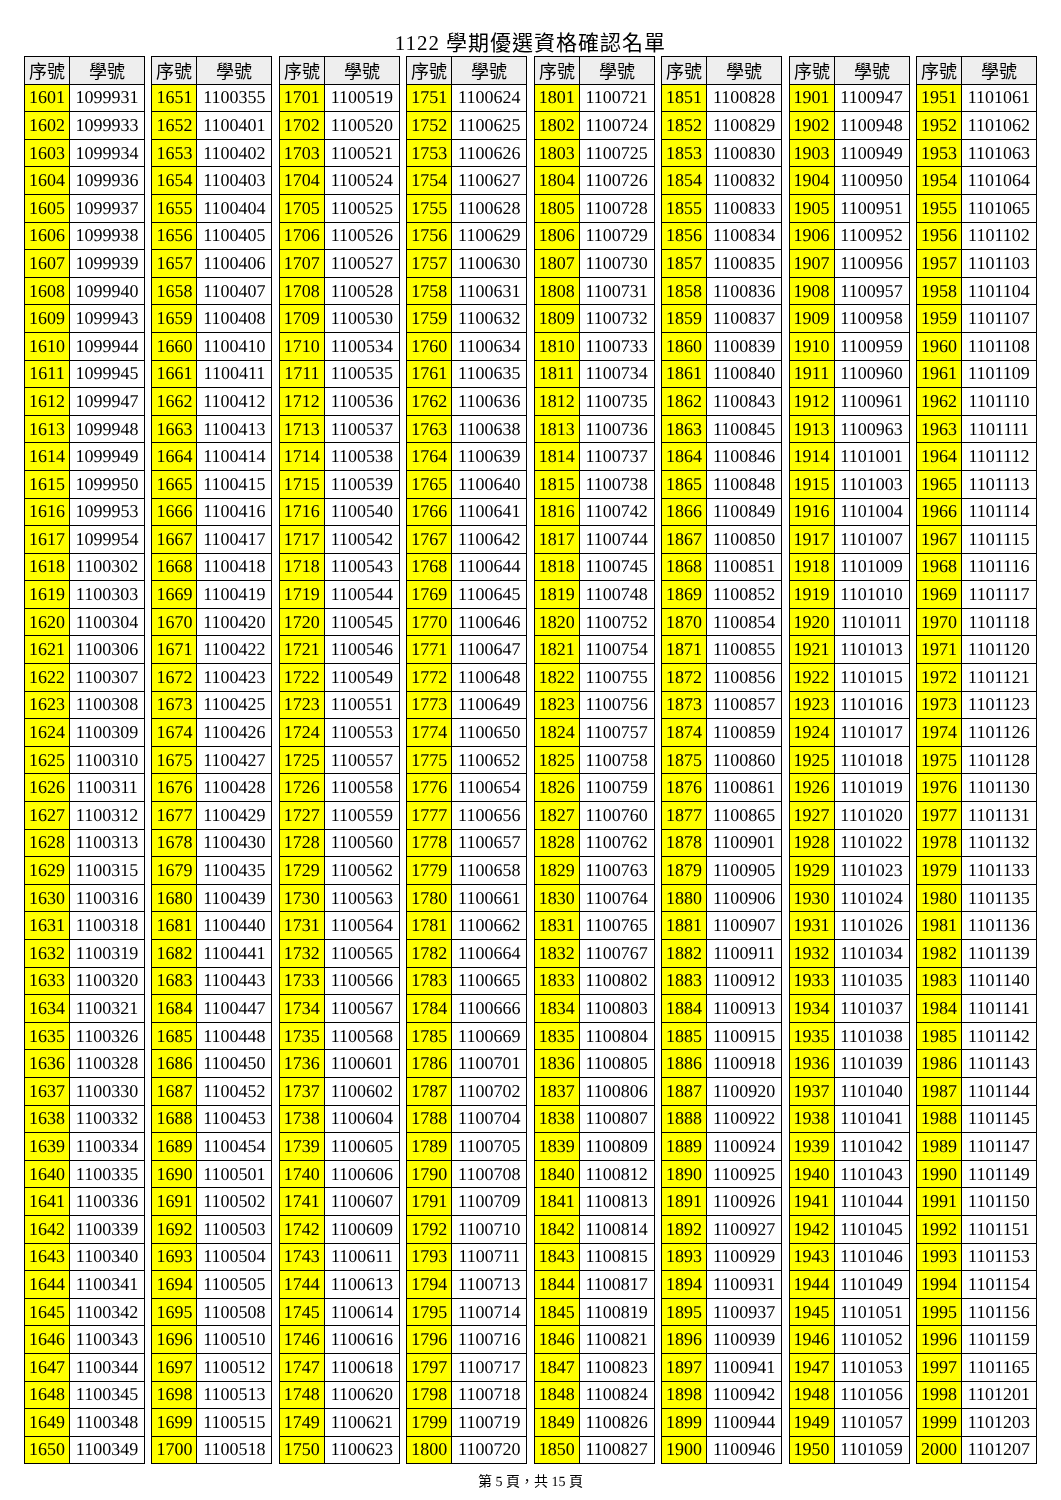1122 學期優選資格確認名單
| 序號 | 學號 |
| --- | --- |
| 1601 | 1099931 |
| 1602 | 1099933 |
| 1603 | 1099934 |
| 1604 | 1099936 |
| 1605 | 1099937 |
| 1606 | 1099938 |
| 1607 | 1099939 |
| 1608 | 1099940 |
| 1609 | 1099943 |
| 1610 | 1099944 |
| 1611 | 1099945 |
| 1612 | 1099947 |
| 1613 | 1099948 |
| 1614 | 1099949 |
| 1615 | 1099950 |
| 1616 | 1099953 |
| 1617 | 1099954 |
| 1618 | 1100302 |
| 1619 | 1100303 |
| 1620 | 1100304 |
| 1621 | 1100306 |
| 1622 | 1100307 |
| 1623 | 1100308 |
| 1624 | 1100309 |
| 1625 | 1100310 |
| 1626 | 1100311 |
| 1627 | 1100312 |
| 1628 | 1100313 |
| 1629 | 1100315 |
| 1630 | 1100316 |
| 1631 | 1100318 |
| 1632 | 1100319 |
| 1633 | 1100320 |
| 1634 | 1100321 |
| 1635 | 1100326 |
| 1636 | 1100328 |
| 1637 | 1100330 |
| 1638 | 1100332 |
| 1639 | 1100334 |
| 1640 | 1100335 |
| 1641 | 1100336 |
| 1642 | 1100339 |
| 1643 | 1100340 |
| 1644 | 1100341 |
| 1645 | 1100342 |
| 1646 | 1100343 |
| 1647 | 1100344 |
| 1648 | 1100345 |
| 1649 | 1100348 |
| 1650 | 1100349 |
| 序號 | 學號 |
| --- | --- |
| 1651 | 1100355 |
| 1652 | 1100401 |
| 1653 | 1100402 |
| 1654 | 1100403 |
| 1655 | 1100404 |
| 1656 | 1100405 |
| 1657 | 1100406 |
| 1658 | 1100407 |
| 1659 | 1100408 |
| 1660 | 1100410 |
| 1661 | 1100411 |
| 1662 | 1100412 |
| 1663 | 1100413 |
| 1664 | 1100414 |
| 1665 | 1100415 |
| 1666 | 1100416 |
| 1667 | 1100417 |
| 1668 | 1100418 |
| 1669 | 1100419 |
| 1670 | 1100420 |
| 1671 | 1100422 |
| 1672 | 1100423 |
| 1673 | 1100425 |
| 1674 | 1100426 |
| 1675 | 1100427 |
| 1676 | 1100428 |
| 1677 | 1100429 |
| 1678 | 1100430 |
| 1679 | 1100435 |
| 1680 | 1100439 |
| 1681 | 1100440 |
| 1682 | 1100441 |
| 1683 | 1100443 |
| 1684 | 1100447 |
| 1685 | 1100448 |
| 1686 | 1100450 |
| 1687 | 1100452 |
| 1688 | 1100453 |
| 1689 | 1100454 |
| 1690 | 1100501 |
| 1691 | 1100502 |
| 1692 | 1100503 |
| 1693 | 1100504 |
| 1694 | 1100505 |
| 1695 | 1100508 |
| 1696 | 1100510 |
| 1697 | 1100512 |
| 1698 | 1100513 |
| 1699 | 1100515 |
| 1700 | 1100518 |
| 序號 | 學號 |
| --- | --- |
| 1701 | 1100519 |
| 1702 | 1100520 |
| 1703 | 1100521 |
| 1704 | 1100524 |
| 1705 | 1100525 |
| 1706 | 1100526 |
| 1707 | 1100527 |
| 1708 | 1100528 |
| 1709 | 1100530 |
| 1710 | 1100534 |
| 1711 | 1100535 |
| 1712 | 1100536 |
| 1713 | 1100537 |
| 1714 | 1100538 |
| 1715 | 1100539 |
| 1716 | 1100540 |
| 1717 | 1100542 |
| 1718 | 1100543 |
| 1719 | 1100544 |
| 1720 | 1100545 |
| 1721 | 1100546 |
| 1722 | 1100549 |
| 1723 | 1100551 |
| 1724 | 1100553 |
| 1725 | 1100557 |
| 1726 | 1100558 |
| 1727 | 1100559 |
| 1728 | 1100560 |
| 1729 | 1100562 |
| 1730 | 1100563 |
| 1731 | 1100564 |
| 1732 | 1100565 |
| 1733 | 1100566 |
| 1734 | 1100567 |
| 1735 | 1100568 |
| 1736 | 1100601 |
| 1737 | 1100602 |
| 1738 | 1100604 |
| 1739 | 1100605 |
| 1740 | 1100606 |
| 1741 | 1100607 |
| 1742 | 1100609 |
| 1743 | 1100611 |
| 1744 | 1100613 |
| 1745 | 1100614 |
| 1746 | 1100616 |
| 1747 | 1100618 |
| 1748 | 1100620 |
| 1749 | 1100621 |
| 1750 | 1100623 |
| 序號 | 學號 |
| --- | --- |
| 1751 | 1100624 |
| 1752 | 1100625 |
| 1753 | 1100626 |
| 1754 | 1100627 |
| 1755 | 1100628 |
| 1756 | 1100629 |
| 1757 | 1100630 |
| 1758 | 1100631 |
| 1759 | 1100632 |
| 1760 | 1100634 |
| 1761 | 1100635 |
| 1762 | 1100636 |
| 1763 | 1100638 |
| 1764 | 1100639 |
| 1765 | 1100640 |
| 1766 | 1100641 |
| 1767 | 1100642 |
| 1768 | 1100644 |
| 1769 | 1100645 |
| 1770 | 1100646 |
| 1771 | 1100647 |
| 1772 | 1100648 |
| 1773 | 1100649 |
| 1774 | 1100650 |
| 1775 | 1100652 |
| 1776 | 1100654 |
| 1777 | 1100656 |
| 1778 | 1100657 |
| 1779 | 1100658 |
| 1780 | 1100661 |
| 1781 | 1100662 |
| 1782 | 1100664 |
| 1783 | 1100665 |
| 1784 | 1100666 |
| 1785 | 1100669 |
| 1786 | 1100701 |
| 1787 | 1100702 |
| 1788 | 1100704 |
| 1789 | 1100705 |
| 1790 | 1100708 |
| 1791 | 1100709 |
| 1792 | 1100710 |
| 1793 | 1100711 |
| 1794 | 1100713 |
| 1795 | 1100714 |
| 1796 | 1100716 |
| 1797 | 1100717 |
| 1798 | 1100718 |
| 1799 | 1100719 |
| 1800 | 1100720 |
| 序號 | 學號 |
| --- | --- |
| 1801 | 1100721 |
| 1802 | 1100724 |
| 1803 | 1100725 |
| 1804 | 1100726 |
| 1805 | 1100728 |
| 1806 | 1100729 |
| 1807 | 1100730 |
| 1808 | 1100731 |
| 1809 | 1100732 |
| 1810 | 1100733 |
| 1811 | 1100734 |
| 1812 | 1100735 |
| 1813 | 1100736 |
| 1814 | 1100737 |
| 1815 | 1100738 |
| 1816 | 1100742 |
| 1817 | 1100744 |
| 1818 | 1100745 |
| 1819 | 1100748 |
| 1820 | 1100752 |
| 1821 | 1100754 |
| 1822 | 1100755 |
| 1823 | 1100756 |
| 1824 | 1100757 |
| 1825 | 1100758 |
| 1826 | 1100759 |
| 1827 | 1100760 |
| 1828 | 1100762 |
| 1829 | 1100763 |
| 1830 | 1100764 |
| 1831 | 1100765 |
| 1832 | 1100767 |
| 1833 | 1100802 |
| 1834 | 1100803 |
| 1835 | 1100804 |
| 1836 | 1100805 |
| 1837 | 1100806 |
| 1838 | 1100807 |
| 1839 | 1100809 |
| 1840 | 1100812 |
| 1841 | 1100813 |
| 1842 | 1100814 |
| 1843 | 1100815 |
| 1844 | 1100817 |
| 1845 | 1100819 |
| 1846 | 1100821 |
| 1847 | 1100823 |
| 1848 | 1100824 |
| 1849 | 1100826 |
| 1850 | 1100827 |
| 序號 | 學號 |
| --- | --- |
| 1851 | 1100828 |
| 1852 | 1100829 |
| 1853 | 1100830 |
| 1854 | 1100832 |
| 1855 | 1100833 |
| 1856 | 1100834 |
| 1857 | 1100835 |
| 1858 | 1100836 |
| 1859 | 1100837 |
| 1860 | 1100839 |
| 1861 | 1100840 |
| 1862 | 1100843 |
| 1863 | 1100845 |
| 1864 | 1100846 |
| 1865 | 1100848 |
| 1866 | 1100849 |
| 1867 | 1100850 |
| 1868 | 1100851 |
| 1869 | 1100852 |
| 1870 | 1100854 |
| 1871 | 1100855 |
| 1872 | 1100856 |
| 1873 | 1100857 |
| 1874 | 1100859 |
| 1875 | 1100860 |
| 1876 | 1100861 |
| 1877 | 1100865 |
| 1878 | 1100901 |
| 1879 | 1100905 |
| 1880 | 1100906 |
| 1881 | 1100907 |
| 1882 | 1100911 |
| 1883 | 1100912 |
| 1884 | 1100913 |
| 1885 | 1100915 |
| 1886 | 1100918 |
| 1887 | 1100920 |
| 1888 | 1100922 |
| 1889 | 1100924 |
| 1890 | 1100925 |
| 1891 | 1100926 |
| 1892 | 1100927 |
| 1893 | 1100929 |
| 1894 | 1100931 |
| 1895 | 1100937 |
| 1896 | 1100939 |
| 1897 | 1100941 |
| 1898 | 1100942 |
| 1899 | 1100944 |
| 1900 | 1100946 |
| 序號 | 學號 |
| --- | --- |
| 1901 | 1100947 |
| 1902 | 1100948 |
| 1903 | 1100949 |
| 1904 | 1100950 |
| 1905 | 1100951 |
| 1906 | 1100952 |
| 1907 | 1100956 |
| 1908 | 1100957 |
| 1909 | 1100958 |
| 1910 | 1100959 |
| 1911 | 1100960 |
| 1912 | 1100961 |
| 1913 | 1100963 |
| 1914 | 1101001 |
| 1915 | 1101003 |
| 1916 | 1101004 |
| 1917 | 1101007 |
| 1918 | 1101009 |
| 1919 | 1101010 |
| 1920 | 1101011 |
| 1921 | 1101013 |
| 1922 | 1101015 |
| 1923 | 1101016 |
| 1924 | 1101017 |
| 1925 | 1101018 |
| 1926 | 1101019 |
| 1927 | 1101020 |
| 1928 | 1101022 |
| 1929 | 1101023 |
| 1930 | 1101024 |
| 1931 | 1101026 |
| 1932 | 1101034 |
| 1933 | 1101035 |
| 1934 | 1101037 |
| 1935 | 1101038 |
| 1936 | 1101039 |
| 1937 | 1101040 |
| 1938 | 1101041 |
| 1939 | 1101042 |
| 1940 | 1101043 |
| 1941 | 1101044 |
| 1942 | 1101045 |
| 1943 | 1101046 |
| 1944 | 1101049 |
| 1945 | 1101051 |
| 1946 | 1101052 |
| 1947 | 1101053 |
| 1948 | 1101056 |
| 1949 | 1101057 |
| 1950 | 1101059 |
| 序號 | 學號 |
| --- | --- |
| 1951 | 1101061 |
| 1952 | 1101062 |
| 1953 | 1101063 |
| 1954 | 1101064 |
| 1955 | 1101065 |
| 1956 | 1101102 |
| 1957 | 1101103 |
| 1958 | 1101104 |
| 1959 | 1101107 |
| 1960 | 1101108 |
| 1961 | 1101109 |
| 1962 | 1101110 |
| 1963 | 1101111 |
| 1964 | 1101112 |
| 1965 | 1101113 |
| 1966 | 1101114 |
| 1967 | 1101115 |
| 1968 | 1101116 |
| 1969 | 1101117 |
| 1970 | 1101118 |
| 1971 | 1101120 |
| 1972 | 1101121 |
| 1973 | 1101123 |
| 1974 | 1101126 |
| 1975 | 1101128 |
| 1976 | 1101130 |
| 1977 | 1101131 |
| 1978 | 1101132 |
| 1979 | 1101133 |
| 1980 | 1101135 |
| 1981 | 1101136 |
| 1982 | 1101139 |
| 1983 | 1101140 |
| 1984 | 1101141 |
| 1985 | 1101142 |
| 1986 | 1101143 |
| 1987 | 1101144 |
| 1988 | 1101145 |
| 1989 | 1101147 |
| 1990 | 1101149 |
| 1991 | 1101150 |
| 1992 | 1101151 |
| 1993 | 1101153 |
| 1994 | 1101154 |
| 1995 | 1101156 |
| 1996 | 1101159 |
| 1997 | 1101165 |
| 1998 | 1101201 |
| 1999 | 1101203 |
| 2000 | 1101207 |
第 5 頁，共 15 頁